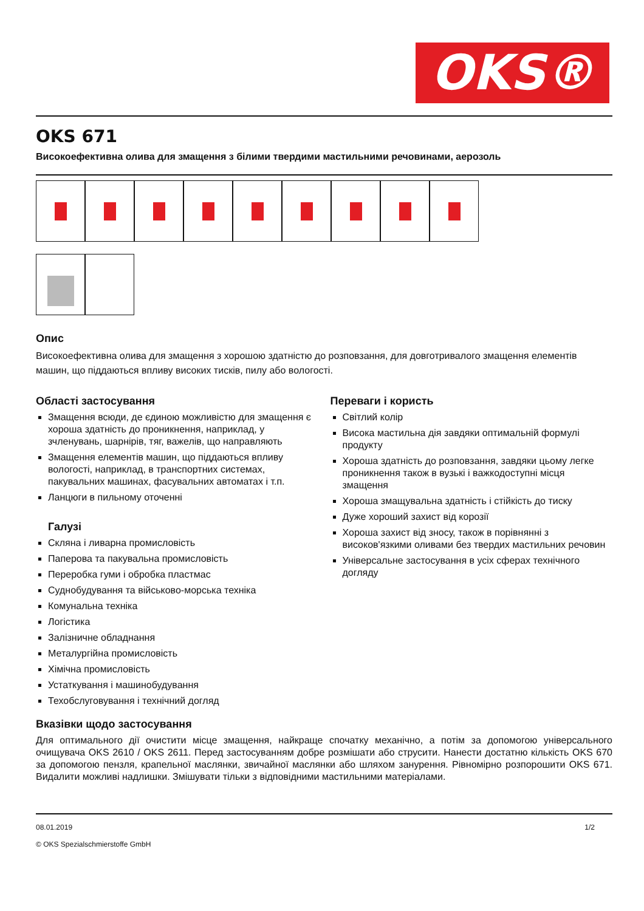OKS®
OKS 671
Високоефективна олива для змащення з білими твердими мастильними речовинами, аерозоль
Опис
Високоефективна олива для змащення з хорошою здатністю до розповзання, для довготривалого змащення елементів машин, що піддаються впливу високих тисків, пилу або вологості.
Області застосування
Змащення всюди, де єдиною можливістю для змащення є хороша здатність до проникнення, наприклад, у зчленувань, шарнірів, тяг, важелів, що направляють
Змащення елементів машин, що піддаються впливу вологості, наприклад, в транспортних системах, пакувальних машинах, фасувальних автоматах і т.п.
Ланцюги в пильному оточенні
Галузі
Скляна і ливарна промисловість
Паперова та пакувальна промисловість
Переробка гуми і обробка пластмас
Суднобудування та військово-морська техніка
Комунальна техніка
Логістика
Залізничне обладнання
Металургійна промисловість
Хімічна промисловість
Устаткування і машинобудування
Техобслуговування і технічний догляд
Переваги і користь
Світлий колір
Висока мастильна дія завдяки оптимальній формулі продукту
Хороша здатність до розповзання, завдяки цьому легке проникнення також в вузькі і важкодоступні місця змащення
Хороша змащувальна здатність і стійкість до тиску
Дуже хороший захист від корозії
Хороша захист від зносу, також в порівнянні з високов'язкими оливами без твердих мастильних речовин
Універсальне застосування в усіх сферах технічного догляду
Вказівки щодо застосування
Для оптимального дії очистити місце змащення, найкраще спочатку механічно, а потім за допомогою універсального очищувача OKS 2610 / OKS 2611. Перед застосуванням добре розмішати або струсити. Нанести достатню кількість OKS 670 за допомогою пензля, крапельної маслянки, звичайної маслянки або шляхом занурення. Рівномірно розпорошити OKS 671. Видалити можливі надлишки. Змішувати тільки з відповідними мастильними матеріалами.
08.01.2019 1/2
© OKS Spezialschmierstoffe GmbH